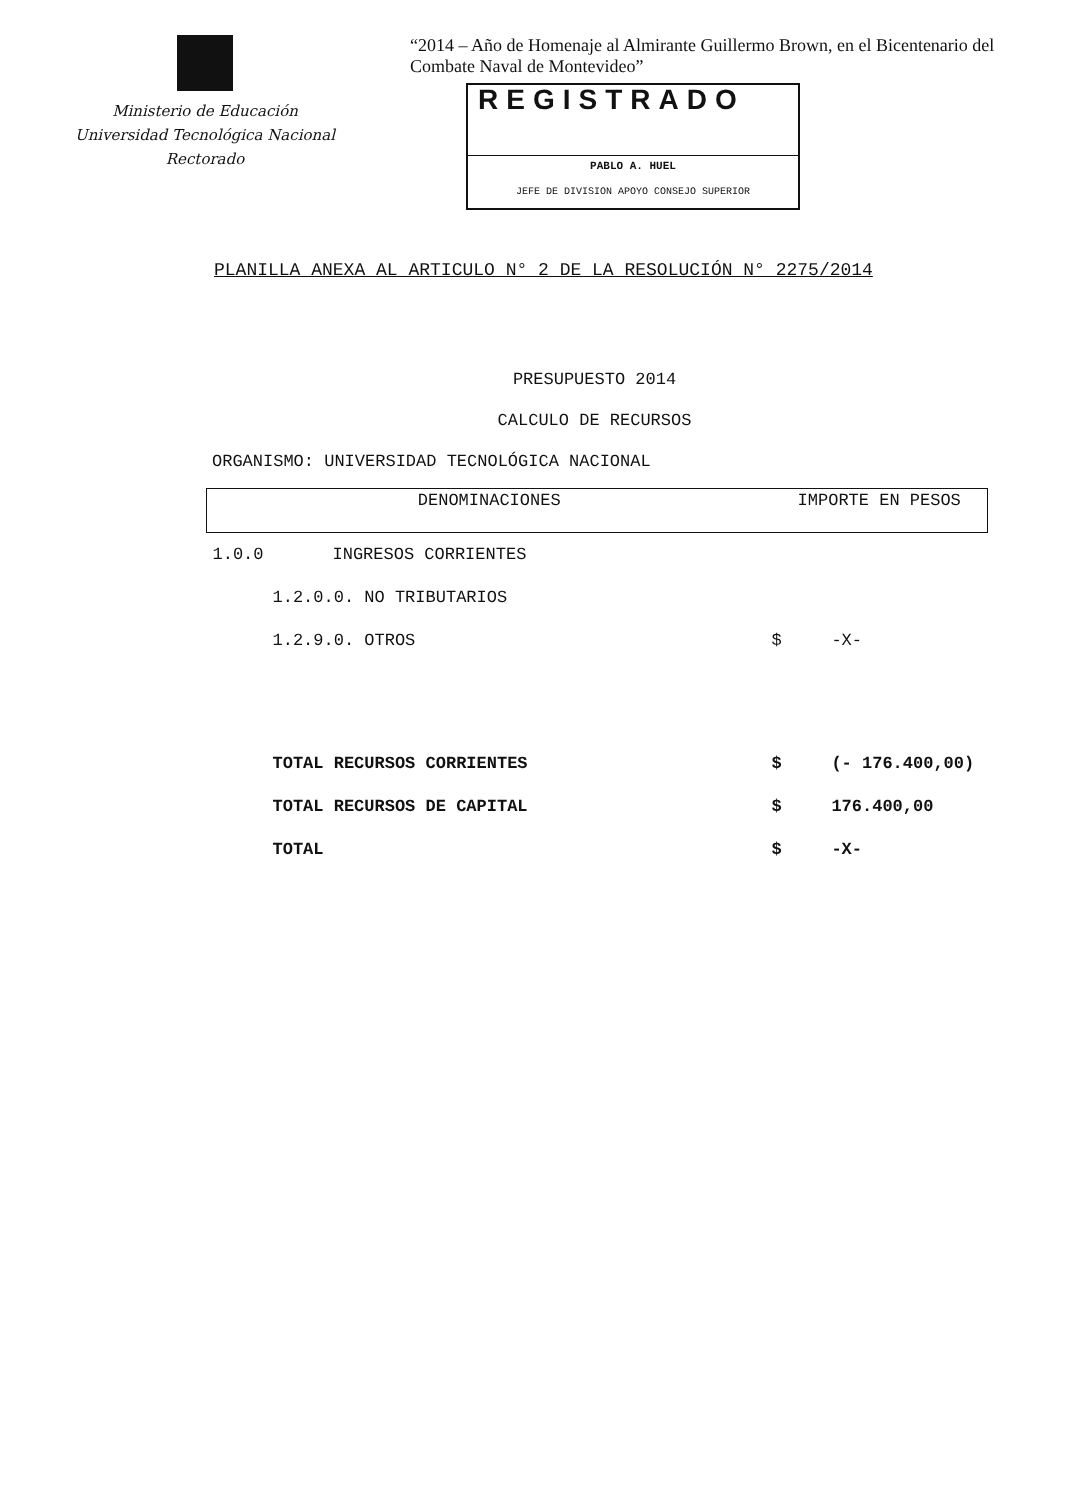Ministerio de Educación
Universidad Tecnológica Nacional
Rectorado
“2014 – Año de Homenaje al Almirante Guillermo Brown, en el Bicentenario del
Combate Naval de Montevideo”
REGISTRADO
PABLO A. HUEL
JEFE DE DIVISION APOYO CONSEJO SUPERIOR
PLANILLA ANEXA AL ARTICULO N° 2 DE LA RESOLUCIÓN N° 2275/2014
PRESUPUESTO 2014
CALCULO DE RECURSOS
ORGANISMO: UNIVERSIDAD TECNOLÓGICA NACIONAL
| DENOMINACIONES | | IMPORTE EN PESOS | |
| --- | --- | --- | --- |
| 1.0.0 | INGRESOS CORRIENTES | | |
| | 1.2.0.0. NO TRIBUTARIOS | | |
| | 1.2.9.0. OTROS | $ | -X- |
| | TOTAL RECURSOS CORRIENTES | $ | (- 176.400,00) |
| | TOTAL RECURSOS DE CAPITAL | $ | 176.400,00 |
| | TOTAL | $ | -X- |